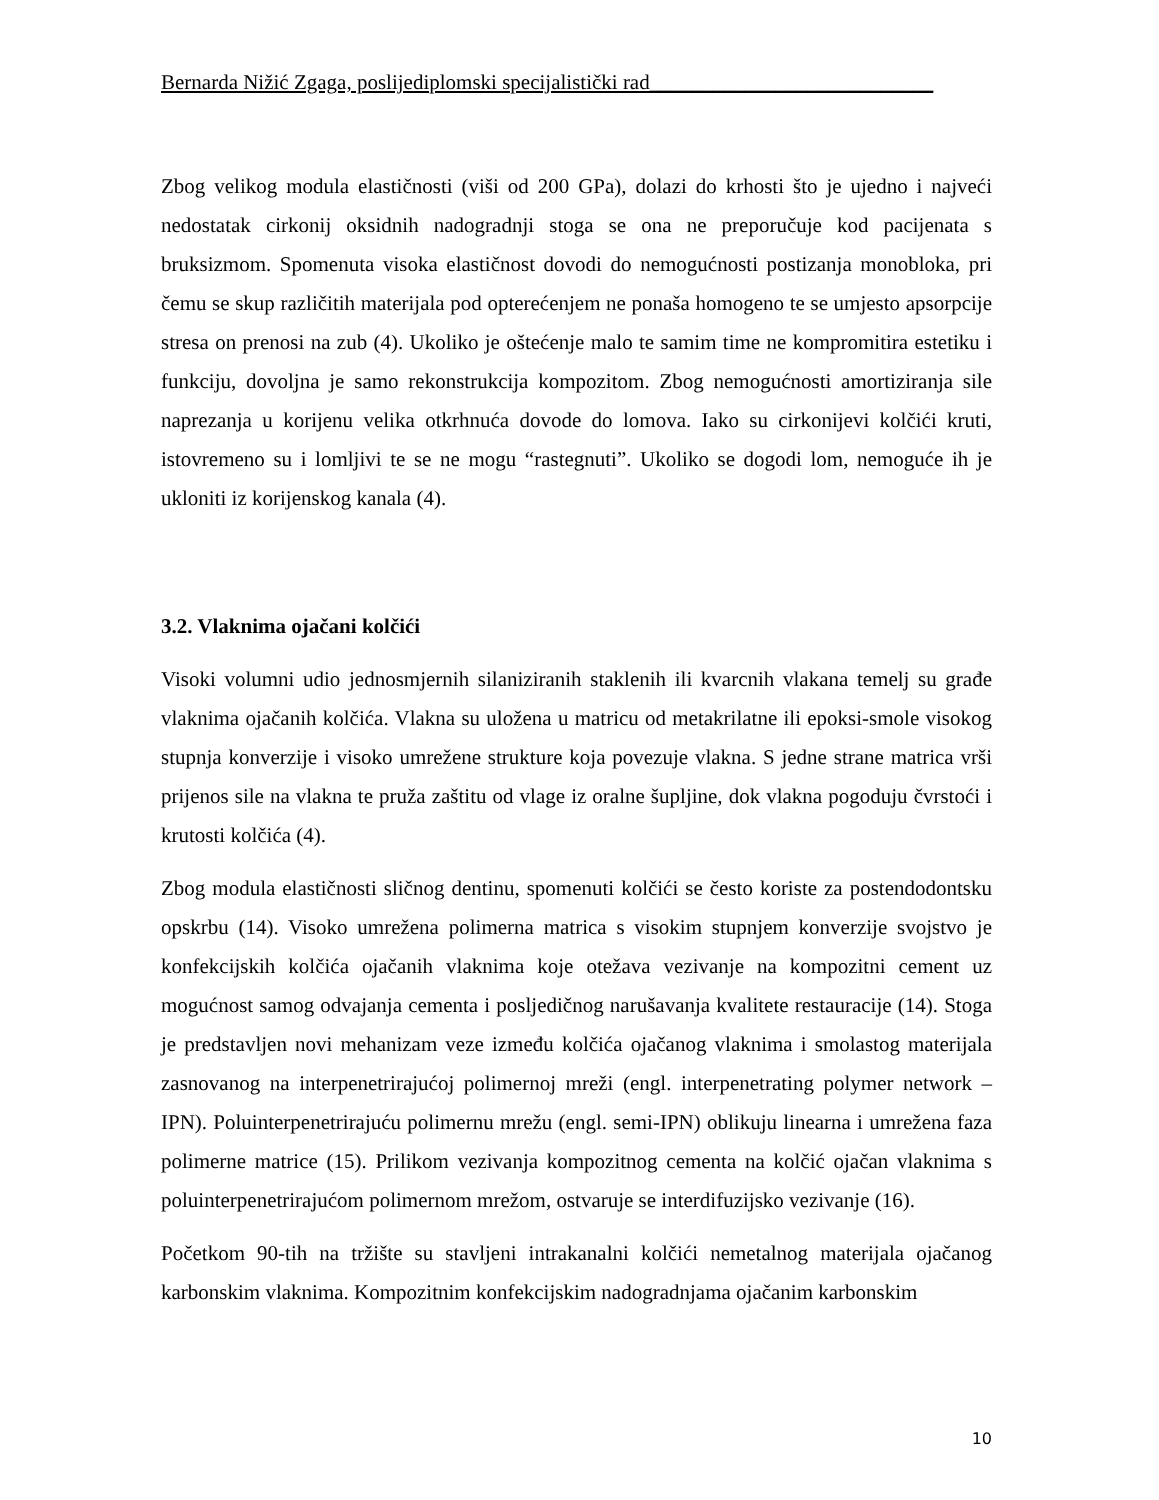Bernarda Nižić Zgaga, poslijediplomski specijalistički rad___________________________
Zbog velikog modula elastičnosti (viši od 200 GPa), dolazi do krhosti što je ujedno i najveći nedostatak cirkonij oksidnih nadogradnji stoga se ona ne preporučuje kod pacijenata s bruksizmom. Spomenuta visoka elastičnost dovodi do nemogućnosti postizanja monobloka, pri čemu se skup različitih materijala pod opterećenjem ne ponaša homogeno te se umjesto apsorpcije stresa on prenosi na zub (4). Ukoliko je oštećenje malo te samim time ne kompromitira estetiku i funkciju, dovoljna je samo rekonstrukcija kompozitom. Zbog nemogućnosti amortiziranja sile naprezanja u korijenu velika otkrhnuća dovode do lomova. Iako su cirkonijevi kolčići kruti, istovremeno su i lomljivi te se ne mogu “rastegnuti”. Ukoliko se dogodi lom, nemoguće ih je ukloniti iz korijenskog kanala (4).
3.2. Vlaknima ojačani kolčići
Visoki volumni udio jednosmjernih silaniziranih staklenih ili kvarcnih vlakana temelj su građe vlaknima ojačanih kolčića. Vlakna su uložena u matricu od metakrilatne ili epoksi-smole visokog stupnja konverzije i visoko umrežene strukture koja povezuje vlakna. S jedne strane matrica vrši prijenos sile na vlakna te pruža zaštitu od vlage iz oralne šupljine, dok vlakna pogoduju čvrstoći i krutosti kolčića (4).
Zbog modula elastičnosti sličnog dentinu, spomenuti kolčići se često koriste za postendodontsku opskrbu (14). Visoko umrežena polimerna matrica s visokim stupnjem konverzije svojstvo je konfekcijskih kolčića ojačanih vlaknima koje otežava vezivanje na kompozitni cement uz mogućnost samog odvajanja cementa i posljedičnog narušavanja kvalitete restauracije (14). Stoga je predstavljen novi mehanizam veze između kolčića ojačanog vlaknima i smolastog materijala zasnovanog na interpenetrirajućoj polimernoj mreži (engl. interpenetrating polymer network – IPN). Poluinterpenetrirajuću polimernu mrežu (engl. semi-IPN) oblikuju linearna i umrežena faza polimerne matrice (15). Prilikom vezivanja kompozitnog cementa na kolčić ojačan vlaknima s poluinterpenetrirajućom polimernom mrežom, ostvaruje se interdifuzijsko vezivanje (16).
Početkom 90-tih na tržište su stavljeni intrakanalni kolčići nemetalnog materijala ojačanog karbonskim vlaknima. Kompozitnim konfekcijskim nadogradnjama ojačanim karbonskim
10